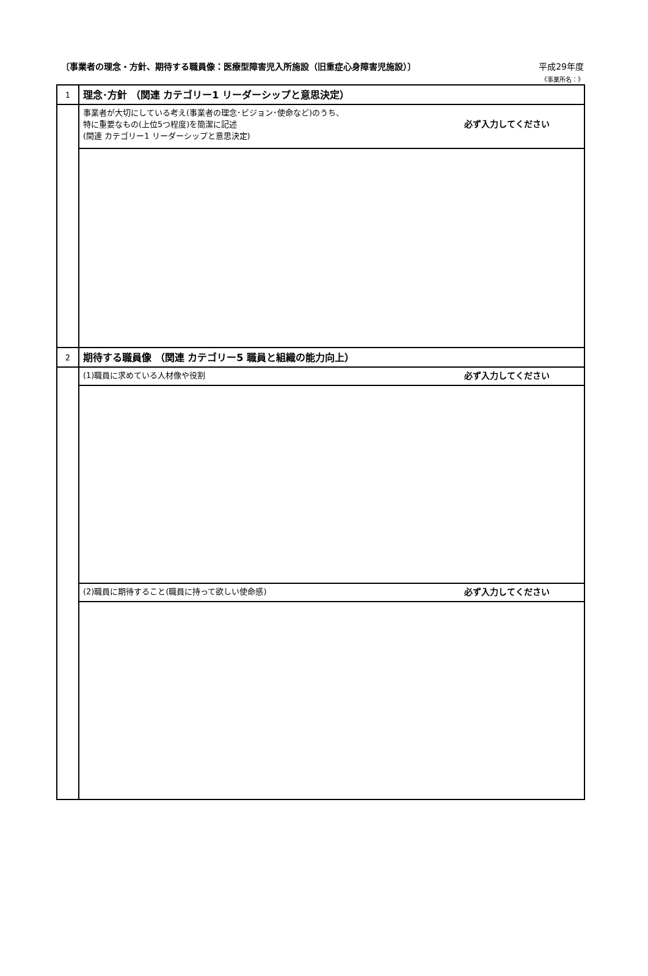〔事業者の理念・方針、期待する職員像：医療型障害児入所施設（旧重症心身障害児施設）〕 平成29年度
《事業所名：》
| 1 | 理念･方針 （関連 カテゴリー1 リーダーシップと意思決定） |
| | 必ず入力してください 事業者が大切にしている考え(事業者の理念･ビジョン･使命など)のうち、 特に重要なもの(上位5つ程度)を簡潔に記述 (関連 カテゴリー1 リーダーシップと意思決定) |
| 2 | 期待する職員像 （関連 カテゴリー5 職員と組織の能力向上） |
| | 必ず入力してください (1)職員に求めている人材像や役割 |
| | 必ず入力してください (2)職員に期待すること(職員に持って欲しい使命感) |